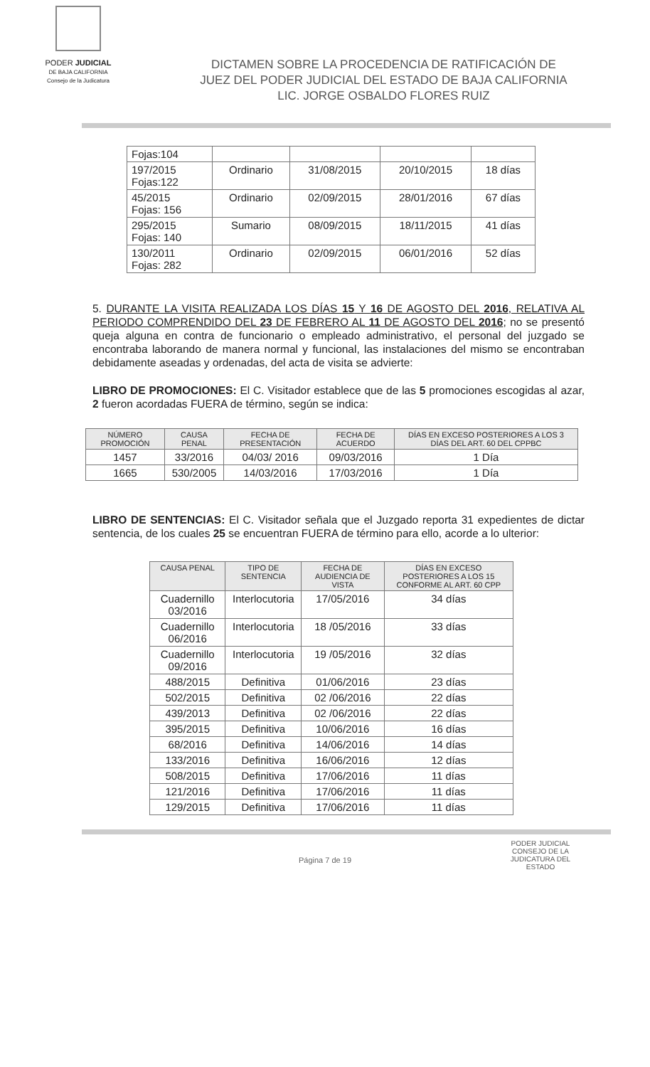PODER JUDICIAL
DE BAJA CALIFORNIA
Consejo de la Judicatura
DICTAMEN SOBRE LA PROCEDENCIA DE RATIFICACIÓN DE
JUEZ DEL PODER JUDICIAL DEL ESTADO DE BAJA CALIFORNIA
LIC. JORGE OSBALDO FLORES RUIZ
| Fojas:104 | | | | |
| 197/2015 Fojas:122 | Ordinario | 31/08/2015 | 20/10/2015 | 18 días |
| 45/2015 Fojas: 156 | Ordinario | 02/09/2015 | 28/01/2016 | 67 días |
| 295/2015 Fojas: 140 | Sumario | 08/09/2015 | 18/11/2015 | 41 días |
| 130/2011 Fojas: 282 | Ordinario | 02/09/2015 | 06/01/2016 | 52 días |
5. DURANTE LA VISITA REALIZADA LOS DÍAS 15 Y 16 DE AGOSTO DEL 2016, RELATIVA AL PERIODO COMPRENDIDO DEL 23 DE FEBRERO AL 11 DE AGOSTO DEL 2016; no se presentó queja alguna en contra de funcionario o empleado administrativo, el personal del juzgado se encontraba laborando de manera normal y funcional, las instalaciones del mismo se encontraban debidamente aseadas y ordenadas, del acta de visita se advierte:
LIBRO DE PROMOCIONES: El C. Visitador establece que de las 5 promociones escogidas al azar, 2 fueron acordadas FUERA de término, según se indica:
| NÚMERO PROMOCIÓN | CAUSA PENAL | FECHA DE PRESENTACIÓN | FECHA DE ACUERDO | DÍAS EN EXCESO POSTERIORES A LOS 3 DÍAS DEL ART. 60 DEL CPPBC |
| --- | --- | --- | --- | --- |
| 1457 | 33/2016 | 04/03/ 2016 | 09/03/2016 | 1 Día |
| 1665 | 530/2005 | 14/03/2016 | 17/03/2016 | 1 Día |
LIBRO DE SENTENCIAS: El C. Visitador señala que el Juzgado reporta 31 expedientes de dictar sentencia, de los cuales 25 se encuentran FUERA de término para ello, acorde a lo ulterior:
| CAUSA PENAL | TIPO DE SENTENCIA | FECHA DE AUDIENCIA DE VISTA | DÍAS EN EXCESO POSTERIORES A LOS 15 CONFORME AL ART. 60 CPP |
| --- | --- | --- | --- |
| Cuadernillo 03/2016 | Interlocutoria | 17/05/2016 | 34 días |
| Cuadernillo 06/2016 | Interlocutoria | 18 /05/2016 | 33 días |
| Cuadernillo 09/2016 | Interlocutoria | 19 /05/2016 | 32 días |
| 488/2015 | Definitiva | 01/06/2016 | 23 días |
| 502/2015 | Definitiva | 02 /06/2016 | 22 días |
| 439/2013 | Definitiva | 02 /06/2016 | 22 días |
| 395/2015 | Definitiva | 10/06/2016 | 16 días |
| 68/2016 | Definitiva | 14/06/2016 | 14 días |
| 133/2016 | Definitiva | 16/06/2016 | 12 días |
| 508/2015 | Definitiva | 17/06/2016 | 11 días |
| 121/2016 | Definitiva | 17/06/2016 | 11 días |
| 129/2015 | Definitiva | 17/06/2016 | 11 días |
PODER JUDICIAL
CONSEJO DE LA JUDICATURA DEL ESTADO
Página 7 de 19